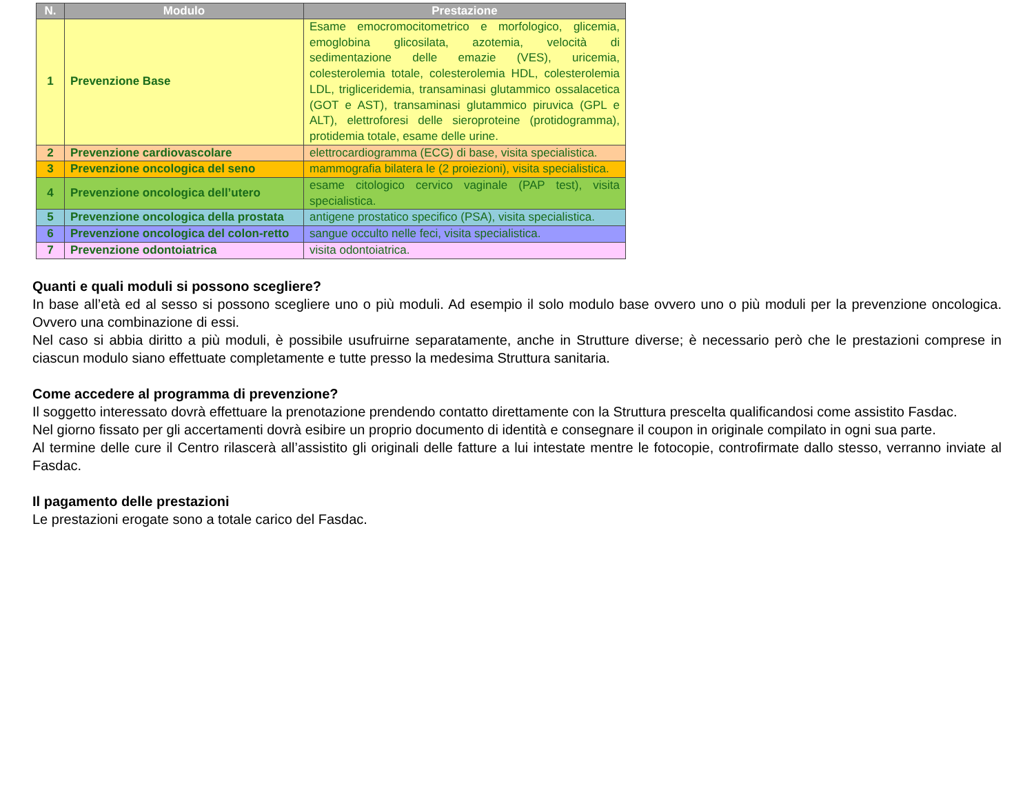| N. | Modulo | Prestazione |
| --- | --- | --- |
| 1 | Prevenzione Base | Esame emocromocitometrico e morfologico, glicemia, emoglobina glicosilata, azotemia, velocità di sedimentazione delle emazie (VES), uricemia, colesterolemia totale, colesterolemia HDL, colesterolemia LDL, trigliceridemia, transaminasi glutammico ossalacetica (GOT e AST), transaminasi glutammico piruvica (GPL e ALT), elettroforesi delle sieroproteine (protidogramma), protidemia totale, esame delle urine. |
| 2 | Prevenzione cardiovascolare | elettrocardiogramma (ECG) di base, visita specialistica. |
| 3 | Prevenzione oncologica del seno | mammografia bilatera le (2 proiezioni), visita specialistica. |
| 4 | Prevenzione oncologica dell’utero | esame citologico cervico vaginale (PAP test), visita specialistica. |
| 5 | Prevenzione oncologica della prostata | antigene prostatico specifico (PSA), visita specialistica. |
| 6 | Prevenzione oncologica del colon-retto | sangue occulto nelle feci, visita specialistica. |
| 7 | Prevenzione odontoiatrica | visita odontoiatrica. |
Quanti e quali moduli si possono scegliere?
In base all’età ed al sesso si possono scegliere uno o più moduli. Ad esempio il solo modulo base ovvero uno o più moduli per la prevenzione oncologica. Ovvero una combinazione di essi.
Nel caso si abbia diritto a più moduli, è possibile usufruirne separatamente, anche in Strutture diverse; è necessario però che le prestazioni comprese in ciascun modulo siano effettuate completamente e tutte presso la medesima Struttura sanitaria.
Come accedere al programma di prevenzione?
Il soggetto interessato dovrà effettuare la prenotazione prendendo contatto direttamente con la Struttura prescelta qualificandosi come assistito Fasdac.
Nel giorno fissato per gli accertamenti dovrà esibire un proprio documento di identità e consegnare il coupon in originale compilato in ogni sua parte.
Al termine delle cure il Centro rilascerà all’assistito gli originali delle fatture a lui intestate mentre le fotocopie, controfirmate dallo stesso, verranno inviate al Fasdac.
Il pagamento delle prestazioni
Le prestazioni erogate sono a totale carico del Fasdac.